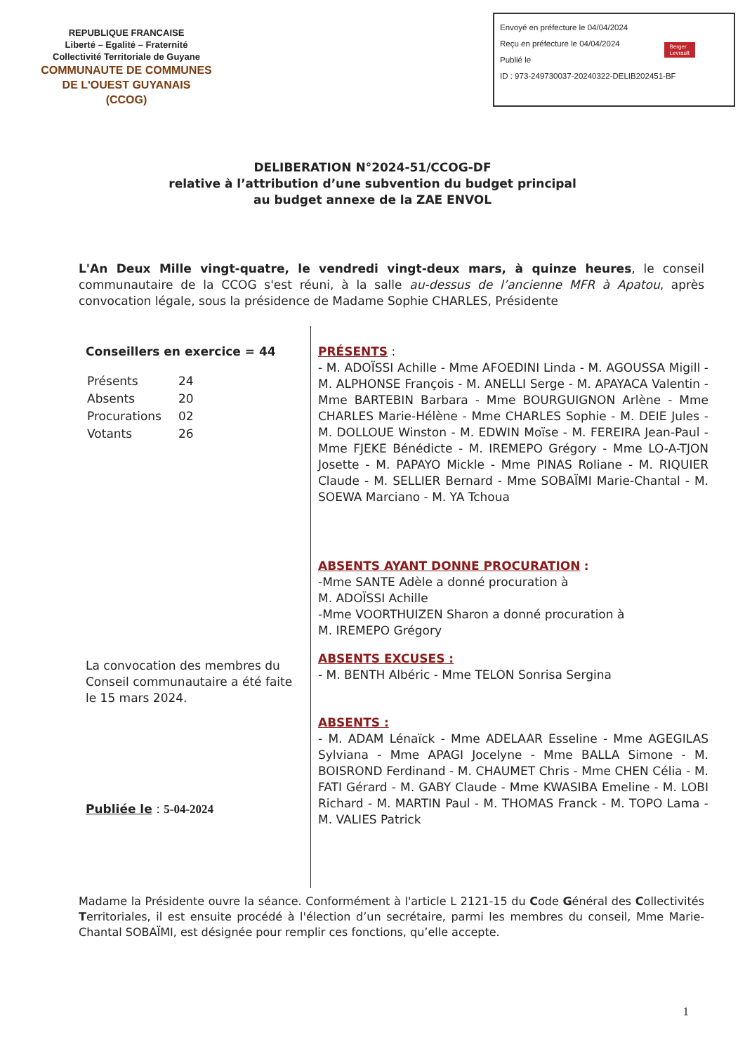REPUBLIQUE FRANCAISE
Liberté – Egalité – Fraternité
Collectivité Territoriale de Guyane
COMMUNAUTE DE COMMUNES
DE L'OUEST GUYANAIS
(CCOG)
Envoyé en préfecture le 04/04/2024
Reçu en préfecture le 04/04/2024
Publié le
ID : 973-249730037-20240322-DELIB202451-BF
Berger
Levrault
DELIBERATION N°2024-51/CCOG-DF
relative à l’attribution d’une subvention du budget principal
au budget annexe de la ZAE ENVOL
L'An Deux Mille vingt-quatre, le vendredi vingt-deux mars, à quinze heures, le conseil communautaire de la CCOG s'est réuni, à la salle au-dessus de l’ancienne MFR à Apatou, après convocation légale, sous la présidence de Madame Sophie CHARLES, Présidente
Conseillers en exercice = 44
| Présents | 24 |
| Absents | 20 |
| Procurations | 02 |
| Votants | 26 |
La convocation des membres du Conseil communautaire a été faite le 15 mars 2024.
Publiée le : 5-04-2024
PRÉSENTS :
- M. ADOÏSSI Achille - Mme AFOEDINI Linda - M. AGOUSSA Migill - M. ALPHONSE François - M. ANELLI Serge - M. APAYACA Valentin - Mme BARTEBIN Barbara - Mme BOURGUIGNON Arlène - Mme CHARLES Marie-Hélène - Mme CHARLES Sophie - M. DEIE Jules - M. DOLLOUE Winston - M. EDWIN Moïse - M. FEREIRA Jean-Paul - Mme FJEKE Bénédicte - M. IREMEPO Grégory - Mme LO-A-TJON Josette - M. PAPAYO Mickle - Mme PINAS Roliane - M. RIQUIER Claude - M. SELLIER Bernard - Mme SOBAÏMI Marie-Chantal - M. SOEWA Marciano - M. YA Tchoua
ABSENTS AYANT DONNE PROCURATION :
-Mme SANTE Adèle a donné procuration à
M. ADOÏSSI Achille
-Mme VOORTHUIZEN Sharon a donné procuration à
M. IREMEPO Grégory
ABSENTS EXCUSES :
- M. BENTH Albéric - Mme TELON Sonrisa Sergina
ABSENTS :
- M. ADAM Lénaïck - Mme ADELAAR Esseline - Mme AGEGILAS Sylviana - Mme APAGI Jocelyne - Mme BALLA Simone - M. BOISROND Ferdinand - M. CHAUMET Chris - Mme CHEN Célia - M. FATI Gérard - M. GABY Claude - Mme KWASIBA Emeline - M. LOBI Richard - M. MARTIN Paul - M. THOMAS Franck - M. TOPO Lama - M. VALIES Patrick
Madame la Présidente ouvre la séance. Conformément à l'article L 2121-15 du Code Général des Collectivités Territoriales, il est ensuite procédé à l'élection d’un secrétaire, parmi les membres du conseil, Mme Marie-Chantal SOBAÏMI, est désignée pour remplir ces fonctions, qu’elle accepte.
1